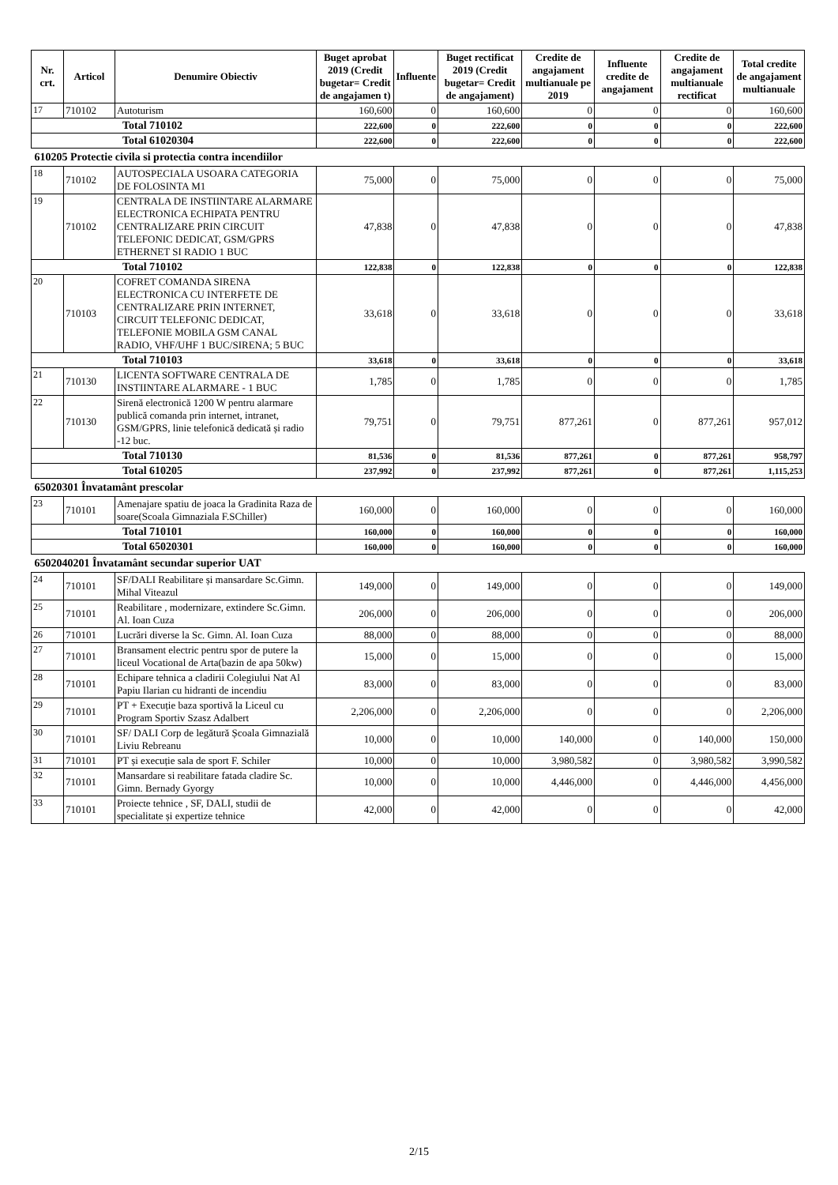| Nr. crt. | Articol | Denumire Obiectiv | Buget aprobat 2019 (Credit bugetar= Credit de angajamen t) | Influente | Buget rectificat 2019 (Credit bugetar= Credit de angajament) | Credite de angajament multianuale pe 2019 | Influente credite de angajament | Credite de angajament multianuale rectificat | Total credite de angajament multianuale |
| --- | --- | --- | --- | --- | --- | --- | --- | --- | --- |
| 17 | 710102 | Autoturism | 160,600 | 0 | 160,600 | 0 | 0 | 0 | 160,600 |
| Total 710102 | | | 222,600 | 0 | 222,600 | 0 | 0 | 0 | 222,600 |
| Total 61020304 | | | 222,600 | 0 | 222,600 | 0 | 0 | 0 | 222,600 |
| 610205 Protectie civila si protectia contra incendiilor | | | | | | | | | |
| 18 | 710102 | AUTOSPECIALA USOARA CATEGORIA DE FOLOSINTA M1 | 75,000 | 0 | 75,000 | 0 | 0 | 0 | 75,000 |
| 19 | 710102 | CENTRALA DE INSTIINTARE ALARMARE ELECTRONICA ECHIPATA PENTRU CENTRALIZARE PRIN CIRCUIT TELEFONIC DEDICAT, GSM/GPRS ETHERNET SI RADIO 1 BUC | 47,838 | 0 | 47,838 | 0 | 0 | 0 | 47,838 |
| Total 710102 | | | 122,838 | 0 | 122,838 | 0 | 0 | 0 | 122,838 |
| 20 | 710103 | COFRET COMANDA SIRENA ELECTRONICA CU INTERFETE DE CENTRALIZARE PRIN INTERNET, CIRCUIT TELEFONIC DEDICAT, TELEFONIE MOBILA GSM CANAL RADIO, VHF/UHF 1 BUC/SIRENA; 5 BUC | 33,618 | 0 | 33,618 | 0 | 0 | 0 | 33,618 |
| Total 710103 | | | 33,618 | 0 | 33,618 | 0 | 0 | 0 | 33,618 |
| 21 | 710130 | LICENTA SOFTWARE CENTRALA DE INSTIINTARE ALARMARE - 1 BUC | 1,785 | 0 | 1,785 | 0 | 0 | 0 | 1,785 |
| 22 | 710130 | Sirenă electronică 1200 W pentru alarmare publică comanda prin internet, intranet, GSM/GPRS, linie telefonică dedicată și radio -12 buc. | 79,751 | 0 | 79,751 | 877,261 | 0 | 877,261 | 957,012 |
| Total 710130 | | | 81,536 | 0 | 81,536 | 877,261 | 0 | 877,261 | 958,797 |
| Total 610205 | | | 237,992 | 0 | 237,992 | 877,261 | 0 | 877,261 | 1,115,253 |
| 65020301 Învatamânt prescolar | | | | | | | | | |
| 23 | 710101 | Amenajare spatiu de joaca la Gradinita Raza de soare(Scoala Gimnaziala F.SChiller) | 160,000 | 0 | 160,000 | 0 | 0 | 0 | 160,000 |
| Total 710101 | | | 160,000 | 0 | 160,000 | 0 | 0 | 0 | 160,000 |
| Total 65020301 | | | 160,000 | 0 | 160,000 | 0 | 0 | 0 | 160,000 |
| 6502040201 Învatamânt secundar superior UAT | | | | | | | | | |
| 24 | 710101 | SF/DALI Reabilitare și mansardare Sc.Gimn. Mihal Viteazul | 149,000 | 0 | 149,000 | 0 | 0 | 0 | 149,000 |
| 25 | 710101 | Reabilitare , modernizare, extindere Sc.Gimn. Al. Ioan Cuza | 206,000 | 0 | 206,000 | 0 | 0 | 0 | 206,000 |
| 26 | 710101 | Lucrări diverse la Sc. Gimn. Al. Ioan Cuza | 88,000 | 0 | 88,000 | 0 | 0 | 0 | 88,000 |
| 27 | 710101 | Bransament electric pentru spor de putere la liceul Vocational de Arta(bazin de apa 50kw) | 15,000 | 0 | 15,000 | 0 | 0 | 0 | 15,000 |
| 28 | 710101 | Echipare tehnica a cladirii Colegiului Nat Al Papiu Ilarian cu hidranti de incendiu | 83,000 | 0 | 83,000 | 0 | 0 | 0 | 83,000 |
| 29 | 710101 | PT + Execuție baza sportivă la Liceul cu Program Sportiv Szasz Adalbert | 2,206,000 | 0 | 2,206,000 | 0 | 0 | 0 | 2,206,000 |
| 30 | 710101 | SF/ DALI Corp de legătură Școala Gimnazială Liviu Rebreanu | 10,000 | 0 | 10,000 | 140,000 | 0 | 140,000 | 150,000 |
| 31 | 710101 | PT și execuție sala de sport F. Schiler | 10,000 | 0 | 10,000 | 3,980,582 | 0 | 3,980,582 | 3,990,582 |
| 32 | 710101 | Mansardare si reabilitare fatada cladire Sc. Gimn. Bernady Gyorgy | 10,000 | 0 | 10,000 | 4,446,000 | 0 | 4,446,000 | 4,456,000 |
| 33 | 710101 | Proiecte tehnice , SF, DALI, studii de specialitate și expertize tehnice | 42,000 | 0 | 42,000 | 0 | 0 | 0 | 42,000 |
2/15